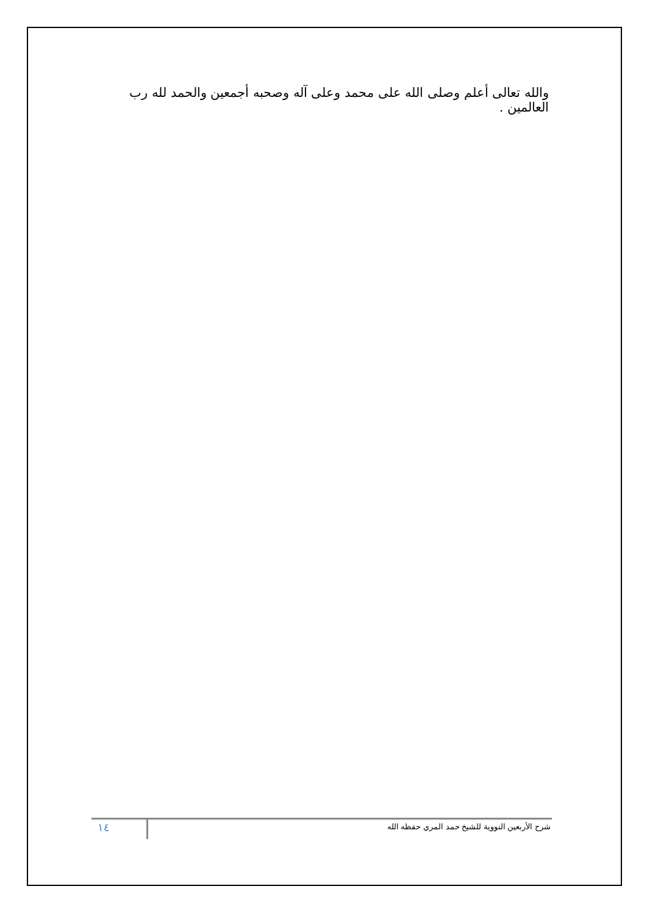والله تعالى أعلم وصلى الله على محمد وعلى آله وصحبه أجمعين والحمد لله رب العالمين .
شرح الأربعين النووية للشيخ حمد المري حفظه الله
١٤